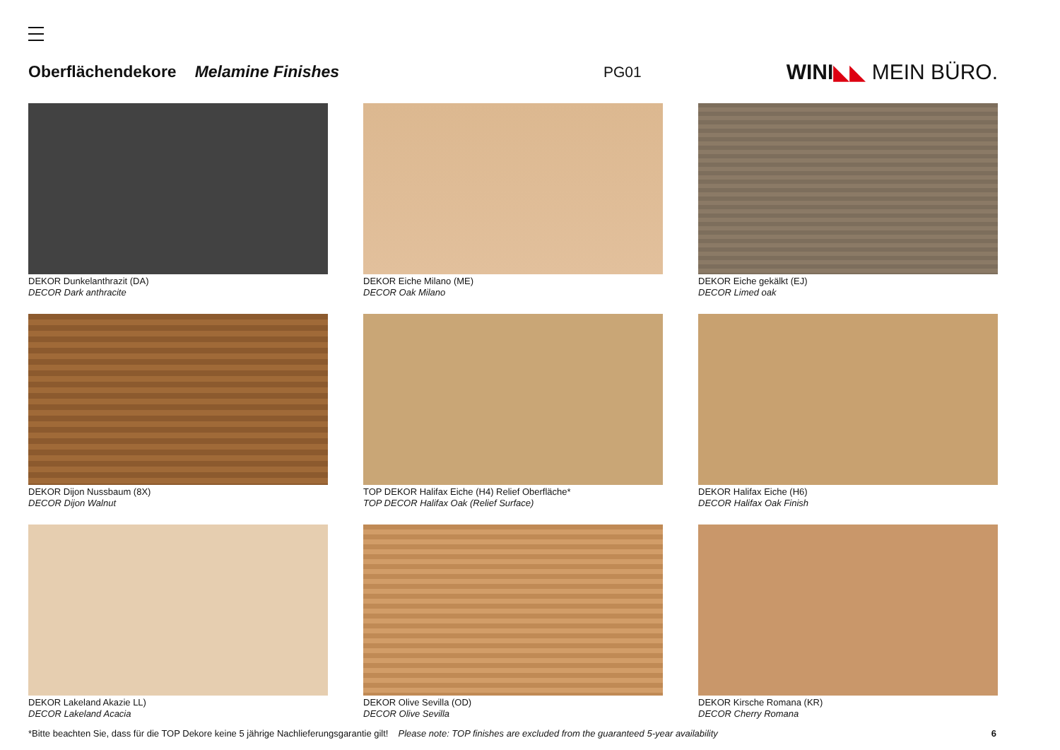Oberflächendekore Melamine Finishes PG01 WINI◣◣ MEIN BÜRO.
DEKOR Dunkelanthrazit (DA)
DECOR Dark anthracite
DEKOR Eiche Milano (ME)
DECOR Oak Milano
DEKOR Eiche gekälkt (EJ)
DECOR Limed oak
DEKOR Dijon Nussbaum (8X)
DECOR Dijon Walnut
TOP DEKOR Halifax Eiche (H4) Relief Oberfläche*
TOP DECOR Halifax Oak (Relief Surface)
DEKOR Halifax Eiche (H6)
DECOR Halifax Oak Finish
DEKOR Lakeland Akazie LL)
DECOR Lakeland Acacia
DEKOR Olive Sevilla (OD)
DECOR Olive Sevilla
DEKOR Kirsche Romana (KR)
DECOR Cherry Romana
*Bitte beachten Sie, dass für die TOP Dekore keine 5 jährige Nachlieferungsgarantie gilt! Please note: TOP finishes are excluded from the guaranteed 5-year availability 6